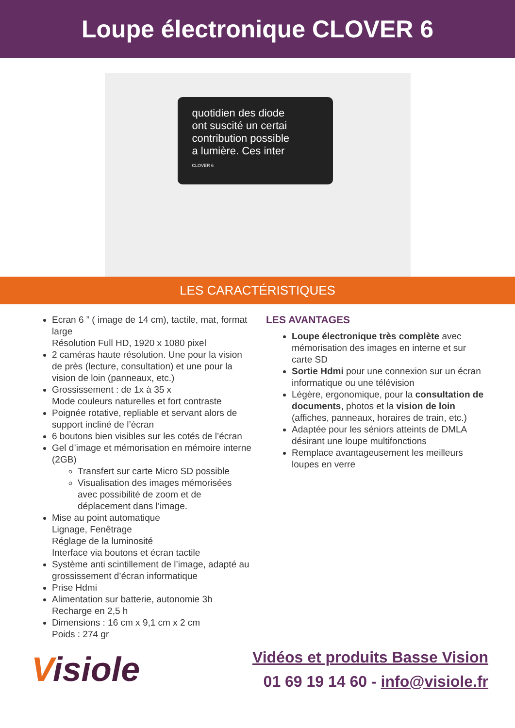Loupe électronique CLOVER 6
quotidien des diode
ont suscité un certai
contribution possible
a lumière. Ces inter
CLOVER 6
LES CARACTÉRISTIQUES
Ecran 6 ” ( image de 14 cm), tactile, mat, format large
Résolution Full HD, 1920 x 1080 pixel
2 caméras haute résolution. Une pour la vision de près (lecture, consultation) et une pour la vision de loin (panneaux, etc.)
Grossissement : de 1x à 35 x
Mode couleurs naturelles et fort contraste
Poignée rotative, repliable et servant alors de support incliné de l’écran
6 boutons bien visibles sur les cotés de l’écran
Gel d’image et mémorisation en mémoire interne (2GB)
Transfert sur carte Micro SD possible
Visualisation des images mémorisées avec possibilité de zoom et de déplacement dans l’image.
Mise au point automatique
Lignage, Fenêtrage
Réglage de la luminosité
Interface via boutons et écran tactile
Système anti scintillement de l’image, adapté au grossissement d’écran informatique
Prise Hdmi
Alimentation sur batterie, autonomie 3h
Recharge en 2,5 h
Dimensions : 16 cm x 9,1 cm x 2 cm
Poids : 274 gr
LES AVANTAGES
Loupe électronique très complète avec mémorisation des images en interne et sur carte SD
Sortie Hdmi pour une connexion sur un écran informatique ou une télévision
Légère, ergonomique, pour la consultation de documents, photos et la vision de loin (affiches, panneaux, horaires de train, etc.)
Adaptée pour les séniors atteints de DMLA désirant une loupe multifonctions
Remplace avantageusement les meilleurs loupes en verre
Visiole
Vidéos et produits Basse Vision
01 69 19 14 60 - info@visiole.fr